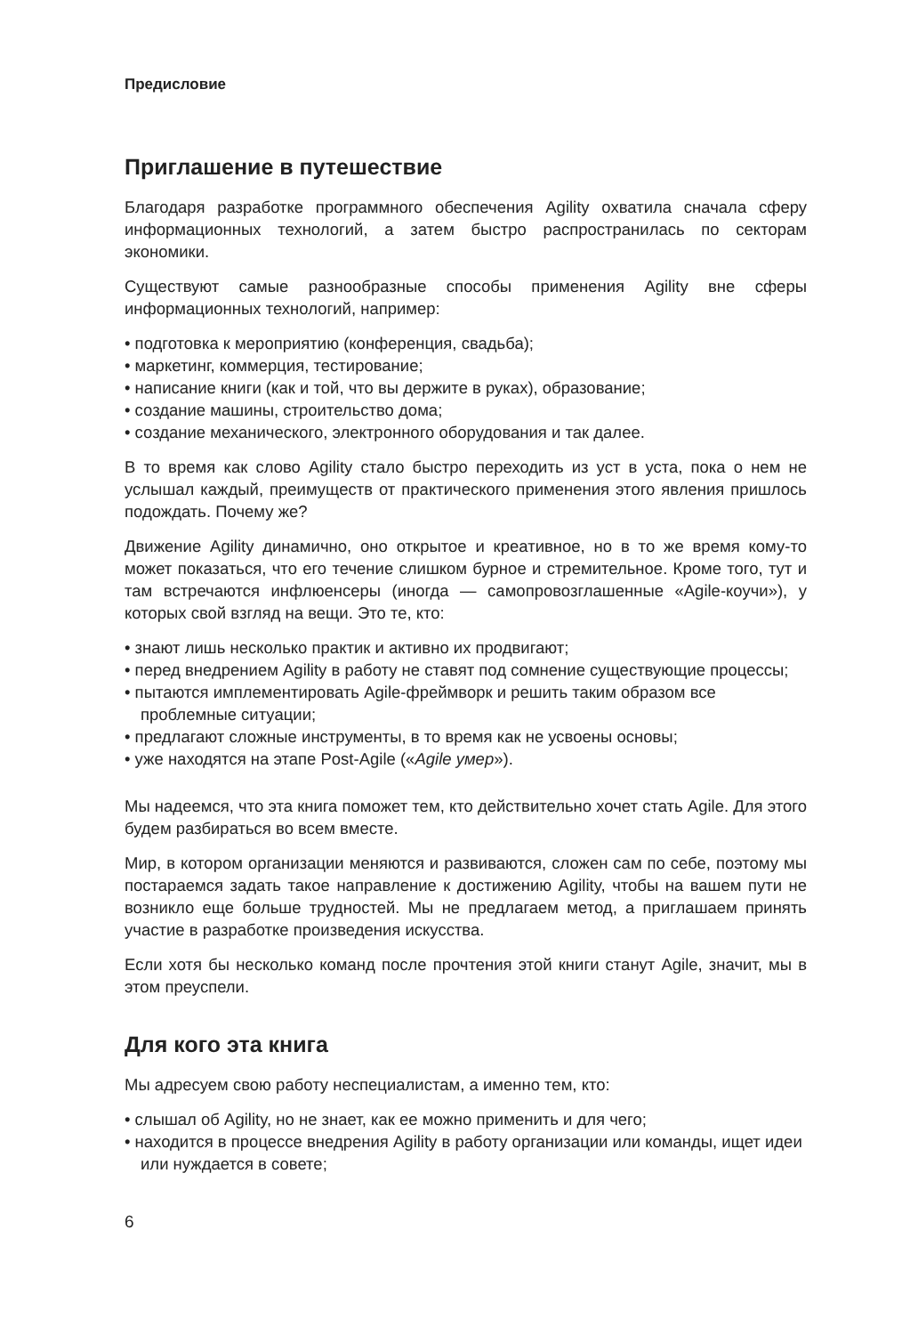Предисловие
Приглашение в путешествие
Благодаря разработке программного обеспечения Agility охватила сначала сферу информационных технологий, а затем быстро распространилась по секторам экономики.
Существуют самые разнообразные способы применения Agility вне сферы информационных технологий, например:
• подготовка к мероприятию (конференция, свадьба);
• маркетинг, коммерция, тестирование;
• написание книги (как и той, что вы держите в руках), образование;
• создание машины, строительство дома;
• создание механического, электронного оборудования и так далее.
В то время как слово Agility стало быстро переходить из уст в уста, пока о нем не услышал каждый, преимуществ от практического применения этого явления пришлось подождать. Почему же?
Движение Agility динамично, оно открытое и креативное, но в то же время кому-то может показаться, что его течение слишком бурное и стремительное. Кроме того, тут и там встречаются инфлюенсеры (иногда — самопровозглашенные «Agile-коучи»), у которых свой взгляд на вещи. Это те, кто:
• знают лишь несколько практик и активно их продвигают;
• перед внедрением Agility в работу не ставят под сомнение существующие процессы;
• пытаются имплементировать Agile-фреймворк и решить таким образом все проблемные ситуации;
• предлагают сложные инструменты, в то время как не усвоены основы;
• уже находятся на этапе Post-Agile («Agile умер»).
Мы надеемся, что эта книга поможет тем, кто действительно хочет стать Agile. Для этого будем разбираться во всем вместе.
Мир, в котором организации меняются и развиваются, сложен сам по себе, поэтому мы постараемся задать такое направление к достижению Agility, чтобы на вашем пути не возникло еще больше трудностей. Мы не предлагаем метод, а приглашаем принять участие в разработке произведения искусства.
Если хотя бы несколько команд после прочтения этой книги станут Agile, значит, мы в этом преуспели.
Для кого эта книга
Мы адресуем свою работу неспециалистам, а именно тем, кто:
• слышал об Agility, но не знает, как ее можно применить и для чего;
• находится в процессе внедрения Agility в работу организации или команды, ищет идеи или нуждается в совете;
6